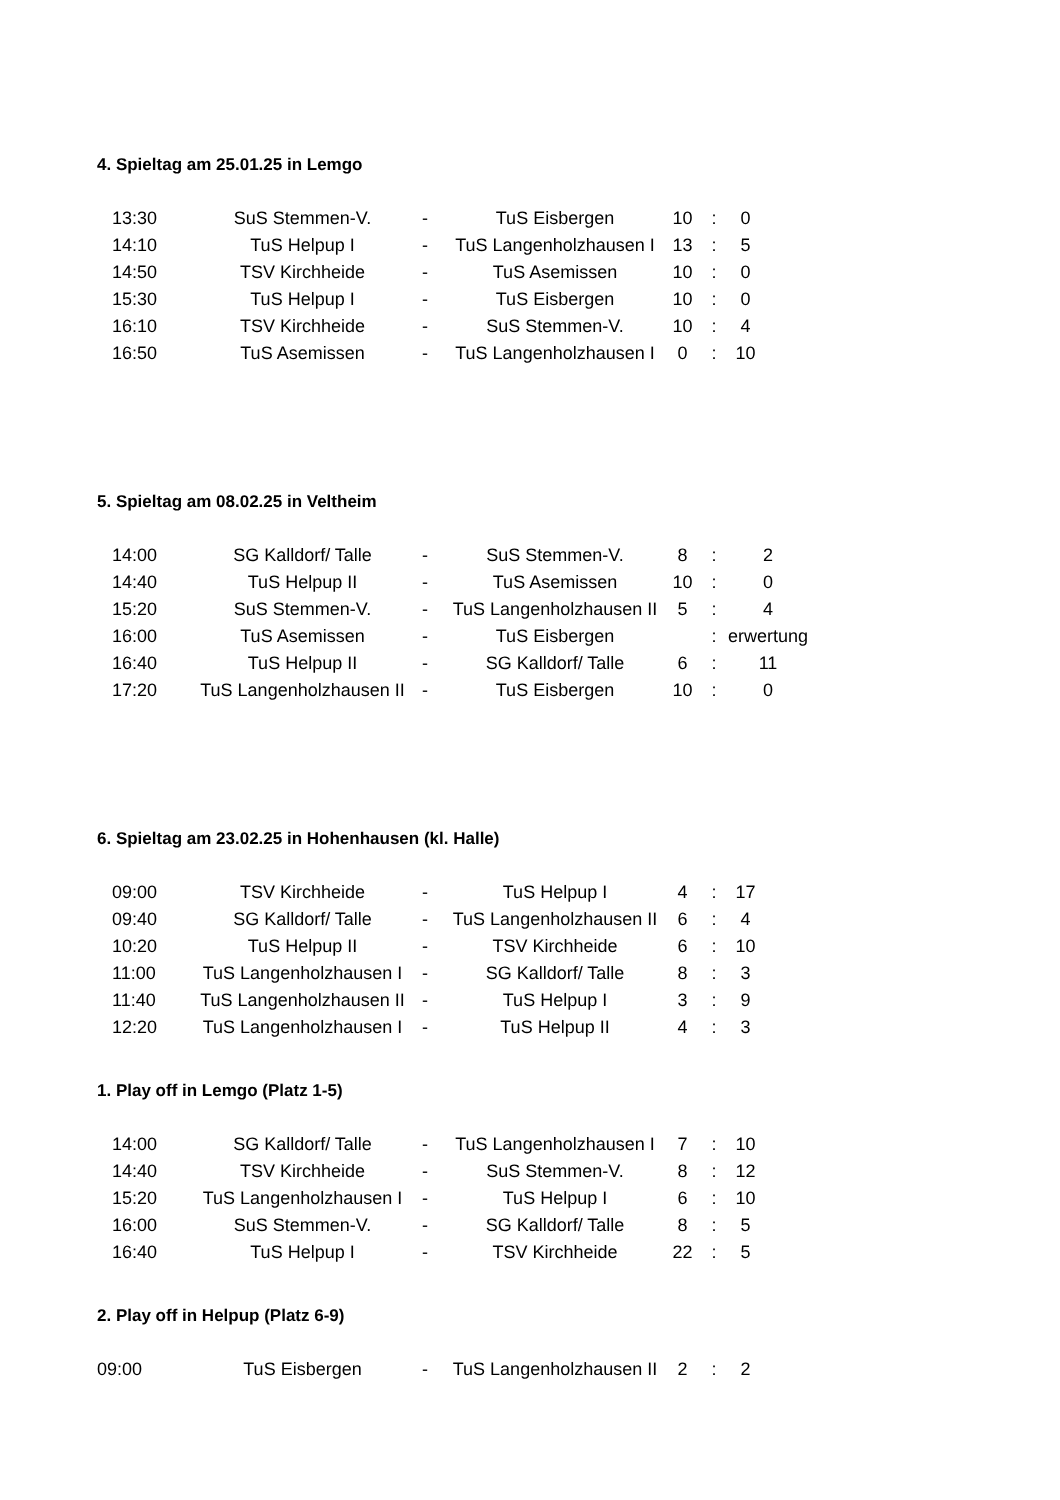4. Spieltag am 25.01.25 in Lemgo
| 13:30 | SuS Stemmen-V. | - | TuS Eisbergen | 10 | : | 0 |
| 14:10 | TuS Helpup I | - | TuS Langenholzhausen I | 13 | : | 5 |
| 14:50 | TSV Kirchheide | - | TuS Asemissen | 10 | : | 0 |
| 15:30 | TuS Helpup I | - | TuS Eisbergen | 10 | : | 0 |
| 16:10 | TSV Kirchheide | - | SuS Stemmen-V. | 10 | : | 4 |
| 16:50 | TuS Asemissen | - | TuS Langenholzhausen I | 0 | : | 10 |
5. Spieltag am 08.02.25 in Veltheim
| 14:00 | SG Kalldorf/ Talle | - | SuS Stemmen-V. | 8 | : | 2 |
| 14:40 | TuS Helpup II | - | TuS Asemissen | 10 | : | 0 |
| 15:20 | SuS Stemmen-V. | - | TuS Langenholzhausen II | 5 | : | 4 |
| 16:00 | TuS Asemissen | - | TuS Eisbergen | | : | erwertung |
| 16:40 | TuS Helpup II | - | SG Kalldorf/ Talle | 6 | : | 11 |
| 17:20 | TuS Langenholzhausen II | - | TuS Eisbergen | 10 | : | 0 |
6. Spieltag am 23.02.25 in Hohenhausen (kl. Halle)
| 09:00 | TSV Kirchheide | - | TuS Helpup I | 4 | : | 17 |
| 09:40 | SG Kalldorf/ Talle | - | TuS Langenholzhausen II | 6 | : | 4 |
| 10:20 | TuS Helpup II | - | TSV Kirchheide | 6 | : | 10 |
| 11:00 | TuS Langenholzhausen I | - | SG Kalldorf/ Talle | 8 | : | 3 |
| 11:40 | TuS Langenholzhausen II | - | TuS Helpup I | 3 | : | 9 |
| 12:20 | TuS Langenholzhausen I | - | TuS Helpup II | 4 | : | 3 |
1. Play off in Lemgo (Platz 1-5)
| 14:00 | SG Kalldorf/ Talle | - | TuS Langenholzhausen I | 7 | : | 10 |
| 14:40 | TSV Kirchheide | - | SuS Stemmen-V. | 8 | : | 12 |
| 15:20 | TuS Langenholzhausen I | - | TuS Helpup I | 6 | : | 10 |
| 16:00 | SuS Stemmen-V. | - | SG Kalldorf/ Talle | 8 | : | 5 |
| 16:40 | TuS Helpup I | - | TSV Kirchheide | 22 | : | 5 |
2. Play off in Helpup (Platz 6-9)
| 09:00 | TuS Eisbergen | - | TuS Langenholzhausen II | 2 | : | 2 |